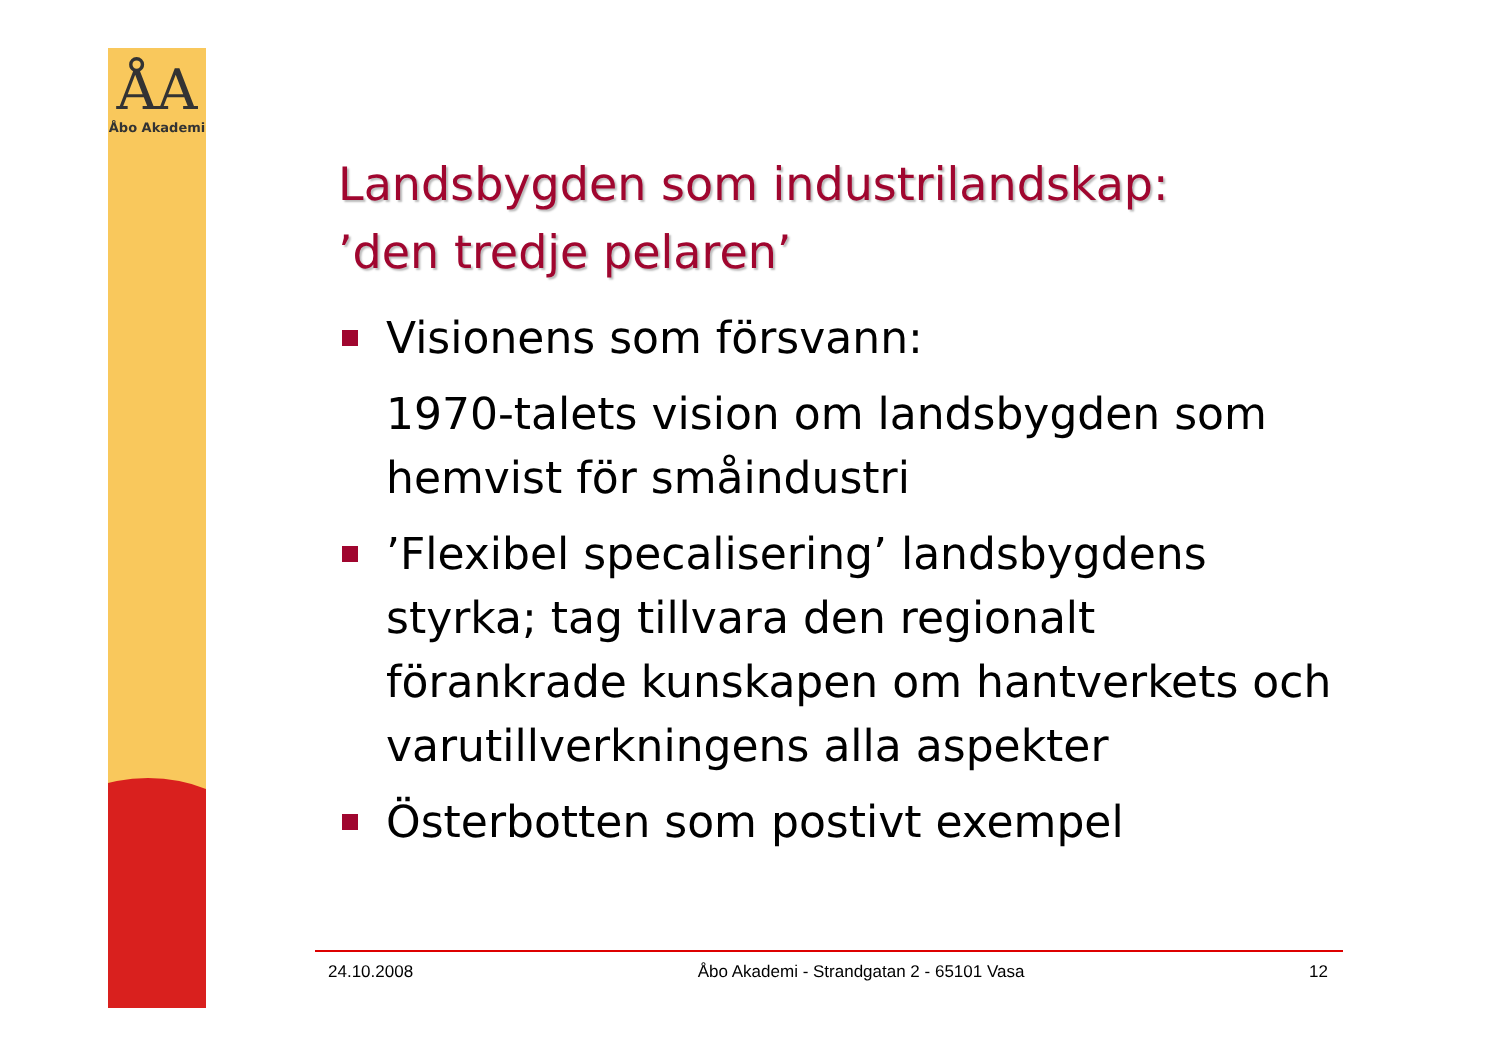ÅA
Åbo Akademi
Landsbygden som industrilandskap:
’den tredje pelaren’
Visionens som försvann:
1970-talets vision om landsbygden som hemvist för småindustri
’Flexibel specalisering’ landsbygdens styrka; tag tillvara den regionalt förankrade kunskapen om hantverkets och varutillverkningens alla aspekter
Österbotten som postivt exempel
24.10.2008 Åbo Akademi - Strandgatan 2 - 65101 Vasa 12